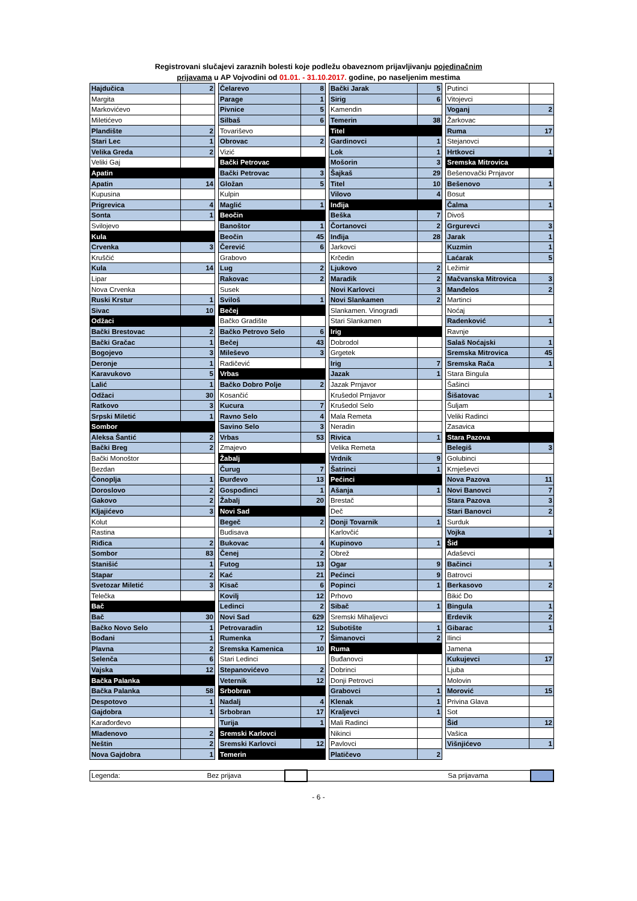Registrovani slučajevi zaraznih bolesti koje podležu obaveznom prijavljivanju pojedinačnim
prijavama u AP Vojvodini od 01.01. - 31.10.2017. godine, po naseljenim mestima
| Hajdučica | 2 |
| Margita | |
| Markovićevo | |
| Miletićevo | |
| Plandište | 2 |
| Stari Lec | 1 |
| Velika Greda | 2 |
| Veliki Gaj | |
| Apatin | |
| Apatin | 14 |
| Kupusina | |
| Prigrevica | 4 |
| Sonta | 1 |
| Svilojevo | |
| Kula | |
| Crvenka | 3 |
| Kruščić | |
| Kula | 14 |
| Lipar | |
| Nova Crvenka | |
| Ruski Krstur | 1 |
| Sivac | 10 |
| Odžaci | |
| Bački Brestovac | 2 |
| Bački Gračac | 1 |
| Bogojevo | 3 |
| Deronje | 1 |
| Karavukovo | 5 |
| Lalić | 1 |
| Odžaci | 30 |
| Ratkovo | 3 |
| Srpski Miletić | 1 |
| Sombor | |
| Aleksa Šantić | 2 |
| Bački Breg | 2 |
| Bački Monoštor | |
| Bezdan | |
| Čonoplja | 1 |
| Doroslovo | 2 |
| Gakovo | 2 |
| Kljajićevo | 3 |
| Kolut | |
| Rastina | |
| Riđica | 2 |
| Sombor | 83 |
| Stanišić | 1 |
| Stapar | 2 |
| Svetozar Miletić | 3 |
| Telečka | |
| Bač | |
| Bač | 30 |
| Bačko Novo Selo | 1 |
| Bođani | 1 |
| Plavna | 2 |
| Selenča | 6 |
| Vajska | 12 |
| Bačka Palanka | |
| Bačka Palanka | 58 |
| Despotovo | 1 |
| Gajdobra | 1 |
| Karađorđevo | |
| Mladenovo | 2 |
| Neštin | 2 |
| Nova Gajdobra | 1 |
| Čelarevo | 8 |
| Parage | 1 |
| Pivnice | 5 |
| Silbaš | 6 |
| Tovariševo | |
| Obrovac | 2 |
| Vizić | |
| Bački Petrovac | |
| Bački Petrovac | 3 |
| Gložan | 5 |
| Kulpin | |
| Maglić | 1 |
| Beočin | |
| Banoštor | 1 |
| Beočin | 45 |
| Čerević | 6 |
| Grabovo | |
| Lug | 2 |
| Rakovac | 2 |
| Susek | |
| Sviloš | 1 |
| Bečej | |
| Bačko Gradište | |
| Bačko Petrovo Selo | 6 |
| Bečej | 43 |
| Mileševo | 3 |
| Radičević | |
| Vrbas | |
| Bačko Dobro Polje | 2 |
| Kosančić | |
| Kucura | 7 |
| Ravno Selo | 4 |
| Savino Selo | 3 |
| Vrbas | 53 |
| Zmajevo | |
| Žabalj | |
| Čurug | 7 |
| Đurđevo | 13 |
| Gospođinci | 1 |
| Žabalj | 20 |
| Novi Sad | |
| Begeč | 2 |
| Budisava | |
| Bukovac | 4 |
| Čenej | 2 |
| Futog | 13 |
| Kać | 21 |
| Kisač | 6 |
| Kovilj | 12 |
| Ledinci | 2 |
| Novi Sad | 629 |
| Petrovaradin | 12 |
| Rumenka | 7 |
| Sremska Kamenica | 10 |
| Stari Ledinci | |
| Stepanovićevo | 2 |
| Veternik | 12 |
| Srbobran | |
| Nadalj | 4 |
| Srbobran | 17 |
| Turija | 1 |
| Sremski Karlovci | |
| Sremski Karlovci | 12 |
| Temerin | |
| Bački Jarak | 5 |
| Sirig | 6 |
| Kamendin | |
| Temerin | 38 |
| Titel | |
| Gardinovci | 1 |
| Lok | 1 |
| Mošorin | 3 |
| Šajkaš | 29 |
| Titel | 10 |
| Vilovo | 4 |
| Inđija | |
| Beška | 7 |
| Čortanovci | 2 |
| Inđija | 28 |
| Jarkovci | |
| Krčedin | |
| Ljukovo | 2 |
| Maradik | 2 |
| Novi Karlovci | 3 |
| Novi Slankamen | 2 |
| Slankamen. Vinogradi | |
| Stari Slankamen | |
| Irig | |
| Dobrodol | |
| Grgetek | |
| Irig | 7 |
| Jazak | 1 |
| Jazak Prnjavor | |
| Krušedol Prnjavor | |
| Krušedol Selo | |
| Mala Remeta | |
| Neradin | |
| Rivica | 1 |
| Velika Remeta | |
| Vrdnik | 9 |
| Šatrinci | 1 |
| Pećinci | |
| Ašanja | 1 |
| Brestač | |
| Deč | |
| Donji Tovarnik | 1 |
| Karlovčić | |
| Kupinovo | 1 |
| Obrež | |
| Ogar | 9 |
| Pećinci | 9 |
| Popinci | 1 |
| Prhovo | |
| Sibač | 1 |
| Sremski Mihaljevci | |
| Subotište | 1 |
| Šimanovci | 2 |
| Ruma | |
| Buđanovci | |
| Dobrinci | |
| Donji Petrovci | |
| Grabovci | 1 |
| Klenak | 1 |
| Kraljevci | 1 |
| Mali Radinci | |
| Nikinci | |
| Pavlovci | |
| Platičevo | 2 |
| Putinci | |
| Vitojevci | |
| Voganj | 2 |
| Žarkovac | |
| Ruma | 17 |
| Stejanovci | |
| Hrtkovci | 1 |
| Sremska Mitrovica | |
| Bešenovački Prnjavor | |
| Bešenovo | 1 |
| Bosut | |
| Čalma | 1 |
| Divoš | |
| Grgurevci | 3 |
| Jarak | 1 |
| Kuzmin | 1 |
| Laćarak | 5 |
| Ležimir | |
| Mačvanska Mitrovica | 3 |
| Manđelos | 2 |
| Martinci | |
| Noćaj | |
| Radenković | 1 |
| Ravnje | |
| Salaš Noćajski | 1 |
| Sremska Mitrovica | 45 |
| Sremska Rača | 1 |
| Stara Bingula | |
| Šašinci | |
| Šišatovac | 1 |
| Šuljam | |
| Veliki Radinci | |
| Zasavica | |
| Stara Pazova | |
| Belegiš | 3 |
| Golubinci | |
| Krnješevci | |
| Nova Pazova | 11 |
| Novi Banovci | 7 |
| Stara Pazova | 3 |
| Stari Banovci | 2 |
| Surduk | |
| Vojka | 1 |
| Šid | |
| Adaševci | |
| Bačinci | 1 |
| Batrovci | |
| Berkasovo | 2 |
| Bikić Do | |
| Bingula | 1 |
| Erdevik | 2 |
| Gibarac | 1 |
| Ilinci | |
| Jamena | |
| Kukujevci | 17 |
| Ljuba | |
| Molovin | |
| Morović | 15 |
| Privina Glava | |
| Sot | |
| Šid | 12 |
| Vašica | |
| Višnjićevo | 1 |
| Legenda: | Bez prijava | | Sa prijavama | |
- 6 -